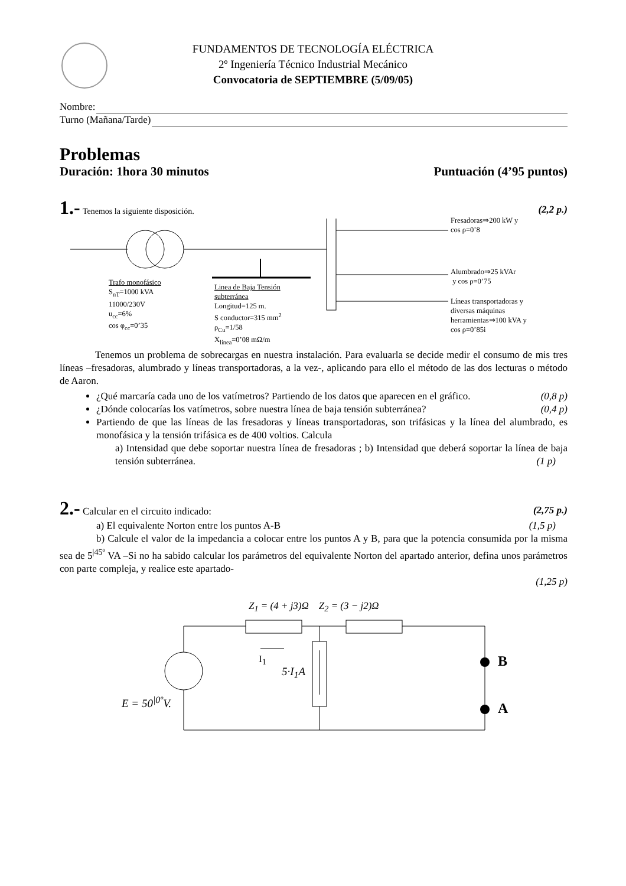FUNDAMENTOS DE TECNOLOGÍA ELÉCTRICA
2º Ingeniería Técnico Industrial Mecánico
Convocatoria de SEPTIEMBRE (5/09/05)
Nombre:
Turno (Mañana/Tarde)
Problemas
Duración: 1hora 30 minutos Puntuación (4’95 puntos)
1.- Tenemos la siguiente disposición. (2,2 p.)
Trafo monofásico
S<sub>nT</sub>=1000 kVA
11000/230V
u<sub>cc</sub>=6%
cos φ<sub>cc</sub>=0’35
Linea de Baja Tensión
subterránea
Longitud=125 m.
S conductor=315 mm<sup>2</sup>
ρ<sub>Cu</sub>=1/58
X<sub>línea</sub>=0’08 mΩ/m
Fresadoras⇒200 kW y
cos ρ=0’8
Alumbrado⇒25 kVAr
y cos ρ=0’75
Líneas transportadoras y
diversas máquinas
herramientas⇒100 kVA y
cos ρ=0’85i
Tenemos un problema de sobrecargas en nuestra instalación. Para evaluarla se decide medir el consumo de mis tres líneas –fresadoras, alumbrado y líneas transportadoras, a la vez-, aplicando para ello el método de las dos lecturas o método de Aaron.
¿Qué marcaría cada uno de los vatímetros? Partiendo de los datos que aparecen en el gráfico. (0,8 p)
¿Dónde colocarías los vatímetros, sobre nuestra línea de baja tensión subterránea? (0,4 p)
Partiendo de que las líneas de las fresadoras y líneas transportadoras, son trifásicas y la línea del alumbrado, es monofásica y la tensión trifásica es de 400 voltios. Calcula
a) Intensidad que debe soportar nuestra línea de fresadoras ; b) Intensidad que deberá soportar la línea de baja tensión subterránea. (1 p)
2.- Calcular en el circuito indicado: (2,75 p.)
a) El equivalente Norton entre los puntos A-B (1,5 p)
b) Calcule el valor de la impedancia a colocar entre los puntos A y B, para que la potencia consumida por la misma sea de 5<sup>|45º</sup> VA –Si no ha sabido calcular los parámetros del equivalente Norton del apartado anterior, defina unos parámetros con parte compleja, y realice este apartado-
(1,25 p)
Z<sub>1</sub> = (4 + j3)Ω Z<sub>2</sub> = (3 − j2)Ω
I<sub>1</sub>
5·I<sub>1</sub>A
E = 50<sup>|0º</sup>V.
B
A